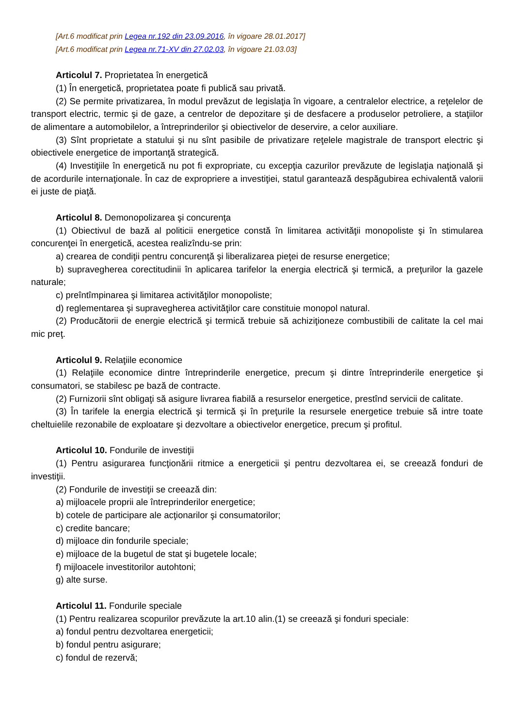[Art.6 modificat prin Legea nr.192 din 23.09.2016, în vigoare 28.01.2017]
[Art.6 modificat prin Legea nr.71-XV din 27.02.03, în vigoare 21.03.03]
Articolul 7. Proprietatea în energetică
(1) În energetică, proprietatea poate fi publică sau privată.
(2) Se permite privatizarea, în modul prevăzut de legislaţia în vigoare, a centralelor electrice, a reţelelor de transport electric, termic şi de gaze, a centrelor de depozitare şi de desfacere a produselor petroliere, a staţiilor de alimentare a automobilelor, a întreprinderilor şi obiectivelor de deservire, a celor auxiliare.
(3) Sînt proprietate a statului şi nu sînt pasibile de privatizare reţelele magistrale de transport electric şi obiectivele energetice de importanţă strategică.
(4) Investiţiile în energetică nu pot fi expropriate, cu excepţia cazurilor prevăzute de legislaţia naţională şi de acordurile internaţionale. În caz de expropriere a investiţiei, statul garantează despăgubirea echivalentă valorii ei juste de piaţă.
Articolul 8. Demonopolizarea şi concurenţa
(1) Obiectivul de bază al politicii energetice constă în limitarea activităţii monopoliste şi în stimularea concurenţei în energetică, acestea realizîndu-se prin:
a) crearea de condiţii pentru concurenţă şi liberalizarea pieţei de resurse energetice;
b) supravegherea corectitudinii în aplicarea tarifelor la energia electrică şi termică, a preţurilor la gazele naturale;
c) preîntîmpinarea şi limitarea activităţilor monopoliste;
d) reglementarea şi supravegherea activităţilor care constituie monopol natural.
(2) Producătorii de energie electrică şi termică trebuie să achiziţioneze combustibili de calitate la cel mai mic preţ.
Articolul 9. Relaţiile economice
(1) Relaţiile economice dintre întreprinderile energetice, precum şi dintre întreprinderile energetice şi consumatori, se stabilesc pe bază de contracte.
(2) Furnizorii sînt obligaţi să asigure livrarea fiabilă a resurselor energetice, prestînd servicii de calitate.
(3) În tarifele la energia electrică şi termică şi în preţurile la resursele energetice trebuie să intre toate cheltuielile rezonabile de exploatare şi dezvoltare a obiectivelor energetice, precum şi profitul.
Articolul 10. Fondurile de investiţii
(1) Pentru asigurarea funcţionării ritmice a energeticii şi pentru dezvoltarea ei, se creează fonduri de investiţii.
(2) Fondurile de investiţii se creează din:
a) mijloacele proprii ale întreprinderilor energetice;
b) cotele de participare ale acţionarilor şi consumatorilor;
c) credite bancare;
d) mijloace din fondurile speciale;
e) mijloace de la bugetul de stat şi bugetele locale;
f) mijloacele investitorilor autohtoni;
g) alte surse.
Articolul 11. Fondurile speciale
(1) Pentru realizarea scopurilor prevăzute la art.10 alin.(1) se creează şi fonduri speciale:
a) fondul pentru dezvoltarea energeticii;
b) fondul pentru asigurare;
c) fondul de rezervă;